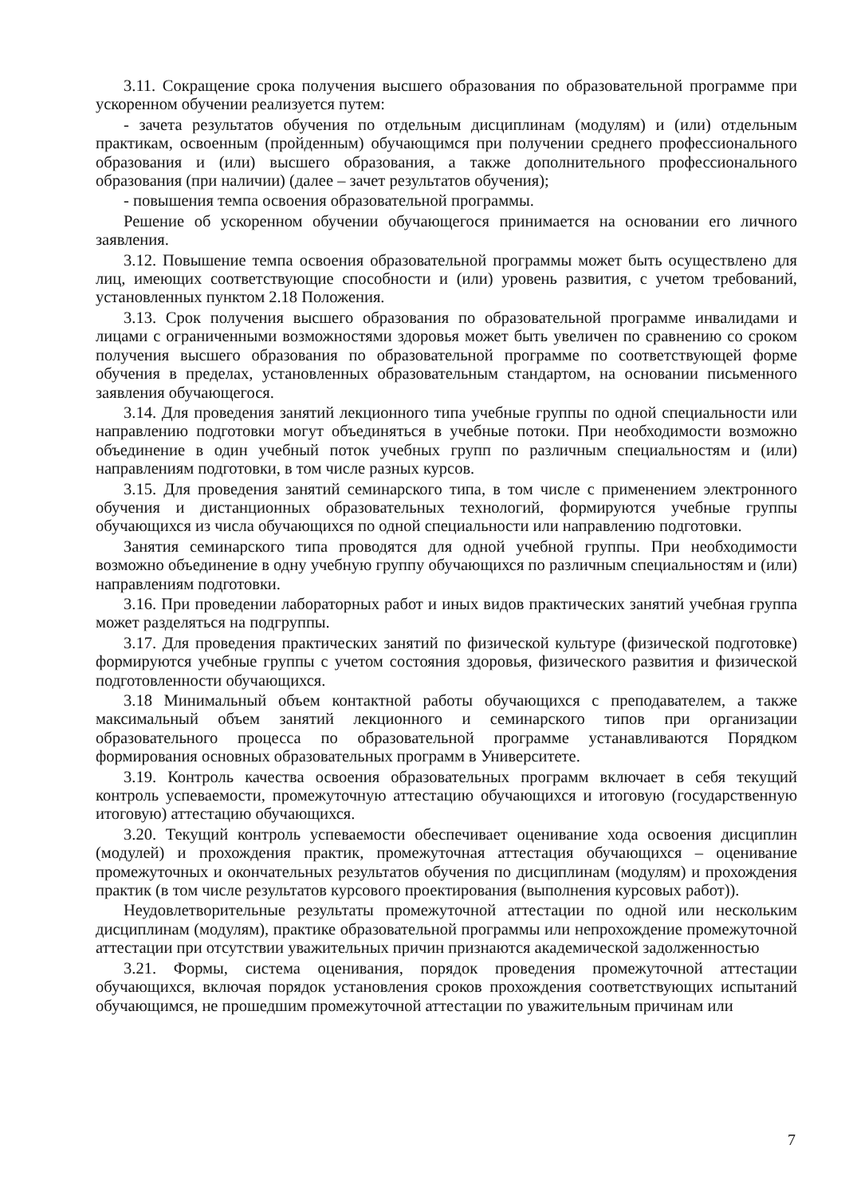3.11. Сокращение срока получения высшего образования по образовательной программе при ускоренном обучении реализуется путем:
- зачета результатов обучения по отдельным дисциплинам (модулям) и (или) отдельным практикам, освоенным (пройденным) обучающимся при получении среднего профессионального образования и (или) высшего образования, а также дополнительного профессионального образования (при наличии) (далее – зачет результатов обучения);
- повышения темпа освоения образовательной программы.
Решение об ускоренном обучении обучающегося принимается на основании его личного заявления.
3.12. Повышение темпа освоения образовательной программы может быть осуществлено для лиц, имеющих соответствующие способности и (или) уровень развития, с учетом требований, установленных пунктом 2.18 Положения.
3.13. Срок получения высшего образования по образовательной программе инвалидами и лицами с ограниченными возможностями здоровья может быть увеличен по сравнению со сроком получения высшего образования по образовательной программе по соответствующей форме обучения в пределах, установленных образовательным стандартом, на основании письменного заявления обучающегося.
3.14. Для проведения занятий лекционного типа учебные группы по одной специальности или направлению подготовки могут объединяться в учебные потоки. При необходимости возможно объединение в один учебный поток учебных групп по различным специальностям и (или) направлениям подготовки, в том числе разных курсов.
3.15. Для проведения занятий семинарского типа, в том числе с применением электронного обучения и дистанционных образовательных технологий, формируются учебные группы обучающихся из числа обучающихся по одной специальности или направлению подготовки.
Занятия семинарского типа проводятся для одной учебной группы. При необходимости возможно объединение в одну учебную группу обучающихся по различным специальностям и (или) направлениям подготовки.
3.16. При проведении лабораторных работ и иных видов практических занятий учебная группа может разделяться на подгруппы.
3.17. Для проведения практических занятий по физической культуре (физической подготовке) формируются учебные группы с учетом состояния здоровья, физического развития и физической подготовленности обучающихся.
3.18 Минимальный объем контактной работы обучающихся с преподавателем, а также максимальный объем занятий лекционного и семинарского типов при организации образовательного процесса по образовательной программе устанавливаются Порядком формирования основных образовательных программ в Университете.
3.19. Контроль качества освоения образовательных программ включает в себя текущий контроль успеваемости, промежуточную аттестацию обучающихся и итоговую (государственную итоговую) аттестацию обучающихся.
3.20. Текущий контроль успеваемости обеспечивает оценивание хода освоения дисциплин (модулей) и прохождения практик, промежуточная аттестация обучающихся – оценивание промежуточных и окончательных результатов обучения по дисциплинам (модулям) и прохождения практик (в том числе результатов курсового проектирования (выполнения курсовых работ)).
Неудовлетворительные результаты промежуточной аттестации по одной или нескольким дисциплинам (модулям), практике образовательной программы или непрохождение промежуточной аттестации при отсутствии уважительных причин признаются академической задолженностью
3.21. Формы, система оценивания, порядок проведения промежуточной аттестации обучающихся, включая порядок установления сроков прохождения соответствующих испытаний обучающимся, не прошедшим промежуточной аттестации по уважительным причинам или
7